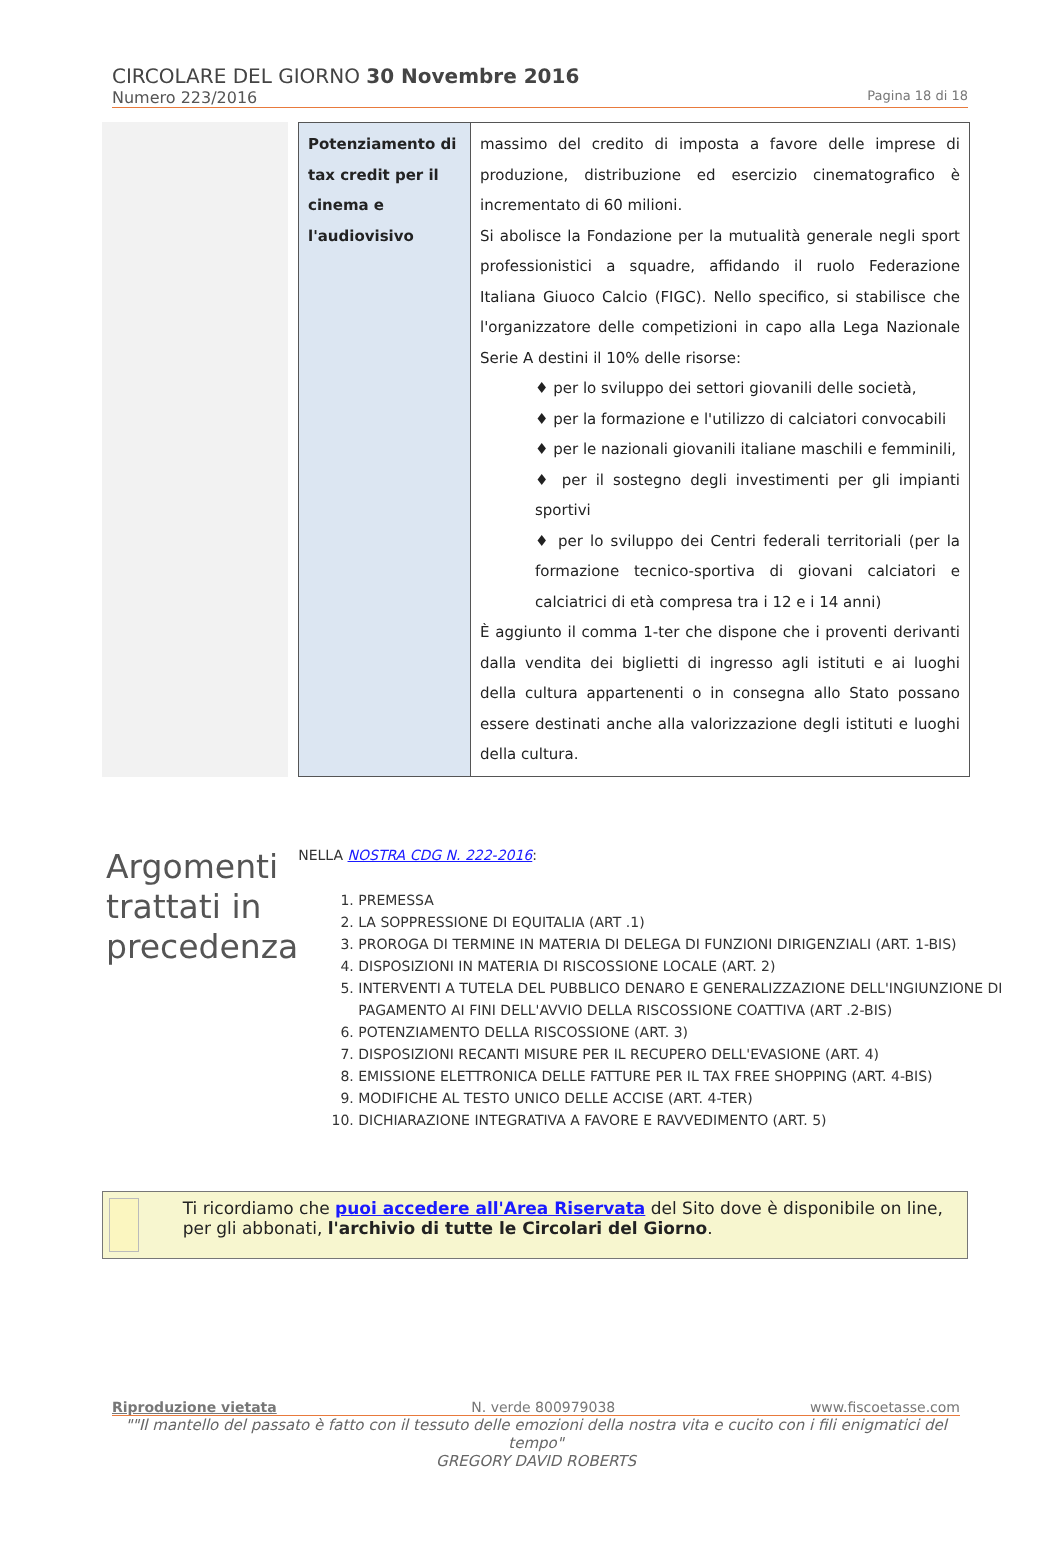CIRCOLARE DEL GIORNO 30 Novembre 2016
Numero 223/2016 Pagina 18 di 18
| Potenziamento di tax credit per il cinema e l'audiovisivo | massimo del credito di imposta a favore delle imprese di produzione, distribuzione ed esercizio cinematografico è incrementato di 60 milioni. Si abolisce la Fondazione per la mutualità generale negli sport professionistici a squadre, affidando il ruolo Federazione Italiana Giuoco Calcio (FIGC). Nello specifico, si stabilisce che l'organizzatore delle competizioni in capo alla Lega Nazionale Serie A destini il 10% delle risorse: ♦ per lo sviluppo dei settori giovanili delle società, ♦ per la formazione e l'utilizzo di calciatori convocabili ♦ per le nazionali giovanili italiane maschili e femminili, ♦ per il sostegno degli investimenti per gli impianti sportivi ♦ per lo sviluppo dei Centri federali territoriali (per la formazione tecnico-sportiva di giovani calciatori e calciatrici di età compresa tra i 12 e i 14 anni) È aggiunto il comma 1-ter che dispone che i proventi derivanti dalla vendita dei biglietti di ingresso agli istituti e ai luoghi della cultura appartenenti o in consegna allo Stato possano essere destinati anche alla valorizzazione degli istituti e luoghi della cultura. |
Argomenti trattati in precedenza
NELLA NOSTRA CDG N. 222-2016:
PREMESSA
LA SOPPRESSIONE DI EQUITALIA (ART .1)
PROROGA DI TERMINE IN MATERIA DI DELEGA DI FUNZIONI DIRIGENZIALI (ART. 1-BIS)
DISPOSIZIONI IN MATERIA DI RISCOSSIONE LOCALE (ART. 2)
INTERVENTI A TUTELA DEL PUBBLICO DENARO E GENERALIZZAZIONE DELL'INGIUNZIONE DI PAGAMENTO AI FINI DELL'AVVIO DELLA RISCOSSIONE COATTIVA (ART .2-BIS)
POTENZIAMENTO DELLA RISCOSSIONE (ART. 3)
DISPOSIZIONI RECANTI MISURE PER IL RECUPERO DELL'EVASIONE (ART. 4)
EMISSIONE ELETTRONICA DELLE FATTURE PER IL TAX FREE SHOPPING (ART. 4-BIS)
MODIFICHE AL TESTO UNICO DELLE ACCISE (ART. 4-TER)
DICHIARAZIONE INTEGRATIVA A FAVORE E RAVVEDIMENTO (ART. 5)
Ti ricordiamo che puoi accedere all'Area Riservata del Sito dove è disponibile on line, per gli abbonati, l'archivio di tutte le Circolari del Giorno.
Riproduzione vietata N. verde 800979038 www.fiscoetasse.com
""Il mantello del passato è fatto con il tessuto delle emozioni della nostra vita e cucito con i fili enigmatici del tempo"
GREGORY DAVID ROBERTS